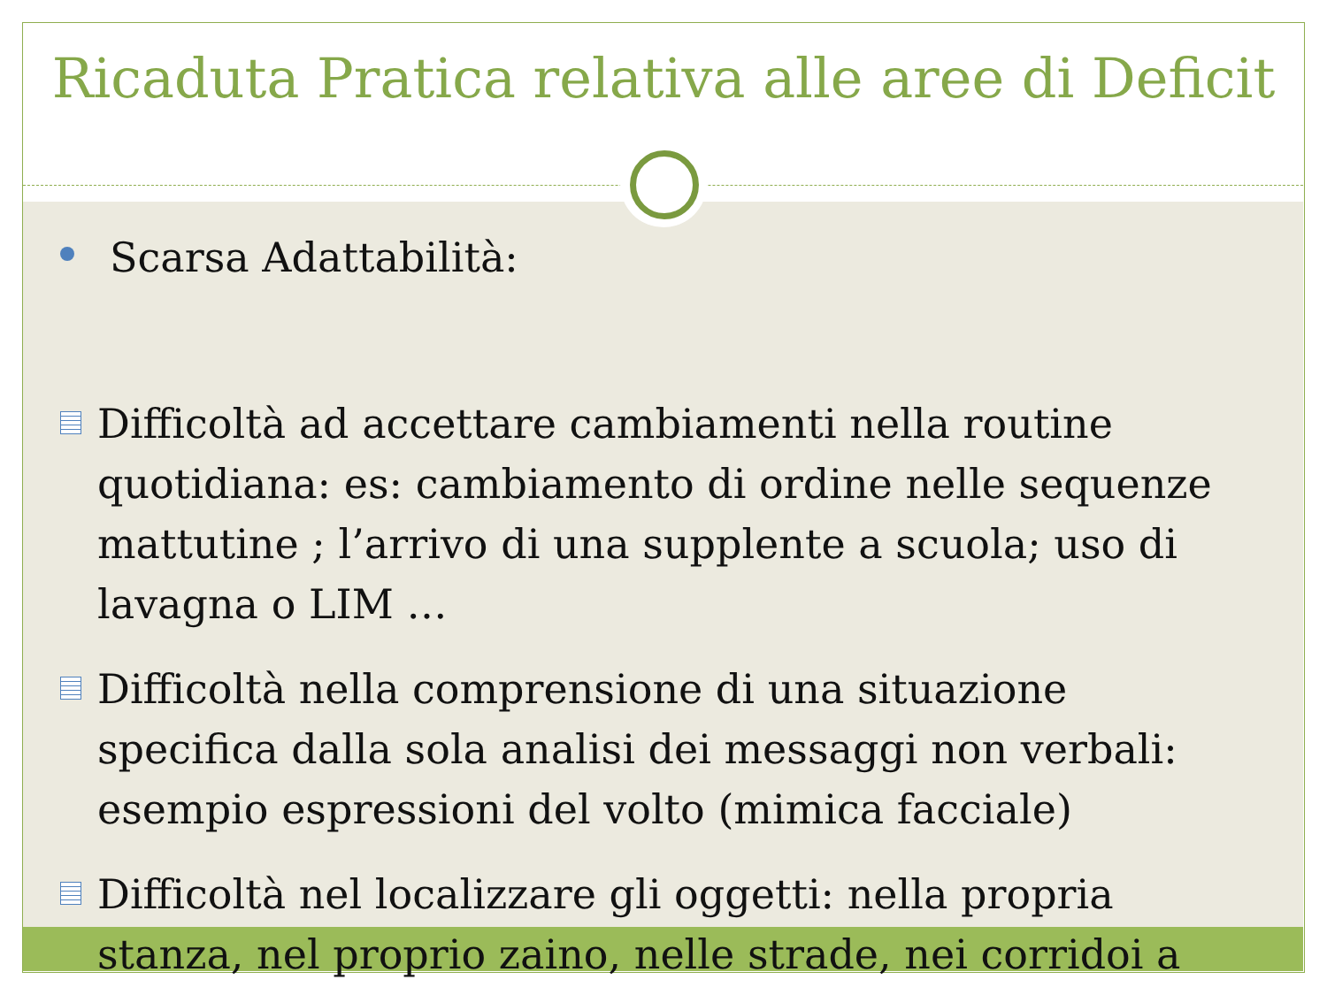Ricaduta Pratica relativa alle aree di Deficit
Scarsa Adattabilità:
Difficoltà ad accettare cambiamenti nella routine quotidiana: es: cambiamento di ordine nelle sequenze mattutine ; l’arrivo di una supplente a scuola; uso di lavagna o LIM …
Difficoltà nella comprensione di una situazione specifica dalla sola analisi dei messaggi non verbali: esempio espressioni del volto (mimica facciale)
Difficoltà nel localizzare gli oggetti: nella propria stanza, nel proprio zaino, nelle strade, nei corridoi a